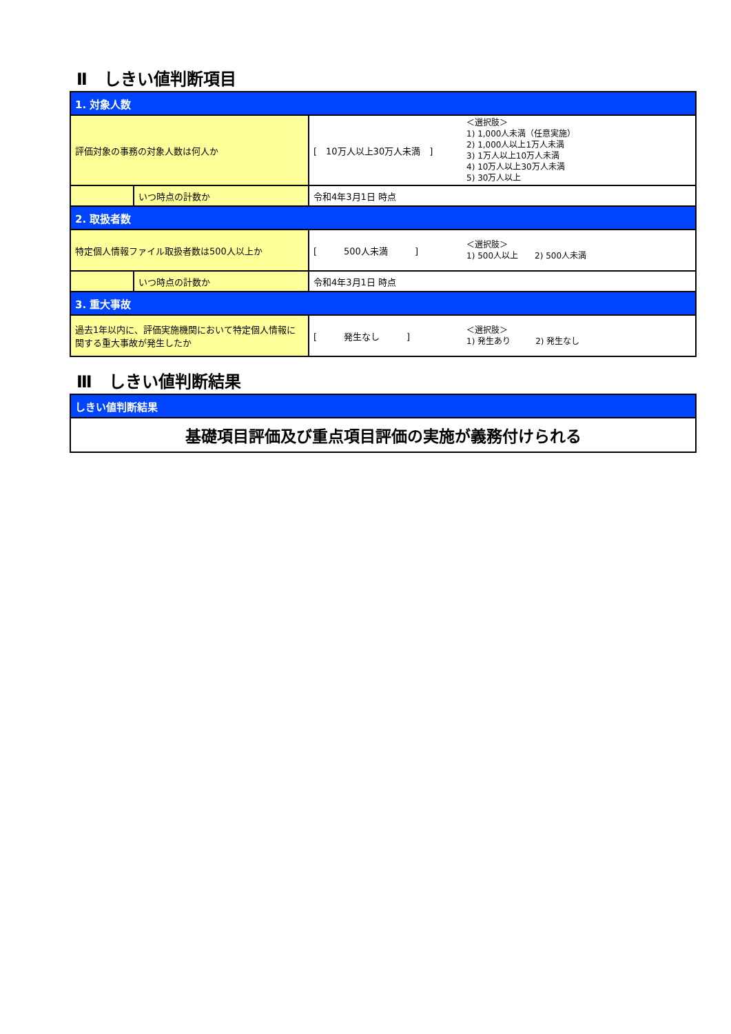Ⅱ　しきい値判断項目
| 1. 対象人数 | | | |
| 評価対象の事務の対象人数は何人か | | [ 10万人以上30万人未満 ] | ＜選択肢＞ 1) 1,000人未満（任意実施） 2) 1,000人以上1万人未満 3) 1万人以上10万人未満 4) 10万人以上30万人未満 5) 30万人以上 |
| | いつ時点の計数か | 令和4年3月1日 時点 | |
| 2. 取扱者数 | | | |
| 特定個人情報ファイル取扱者数は500人以上か | | [ 500人未満 ] | ＜選択肢＞ 1) 500人以上 2) 500人未満 |
| | いつ時点の計数か | 令和4年3月1日 時点 | |
| 3. 重大事故 | | | |
| 過去1年以内に、評価実施機関において特定個人情報に関する重大事故が発生したか | | [ 発生なし ] | ＜選択肢＞ 1) 発生あり 2) 発生なし |
Ⅲ　しきい値判断結果
| しきい値判断結果 |
| 基礎項目評価及び重点項目評価の実施が義務付けられる |